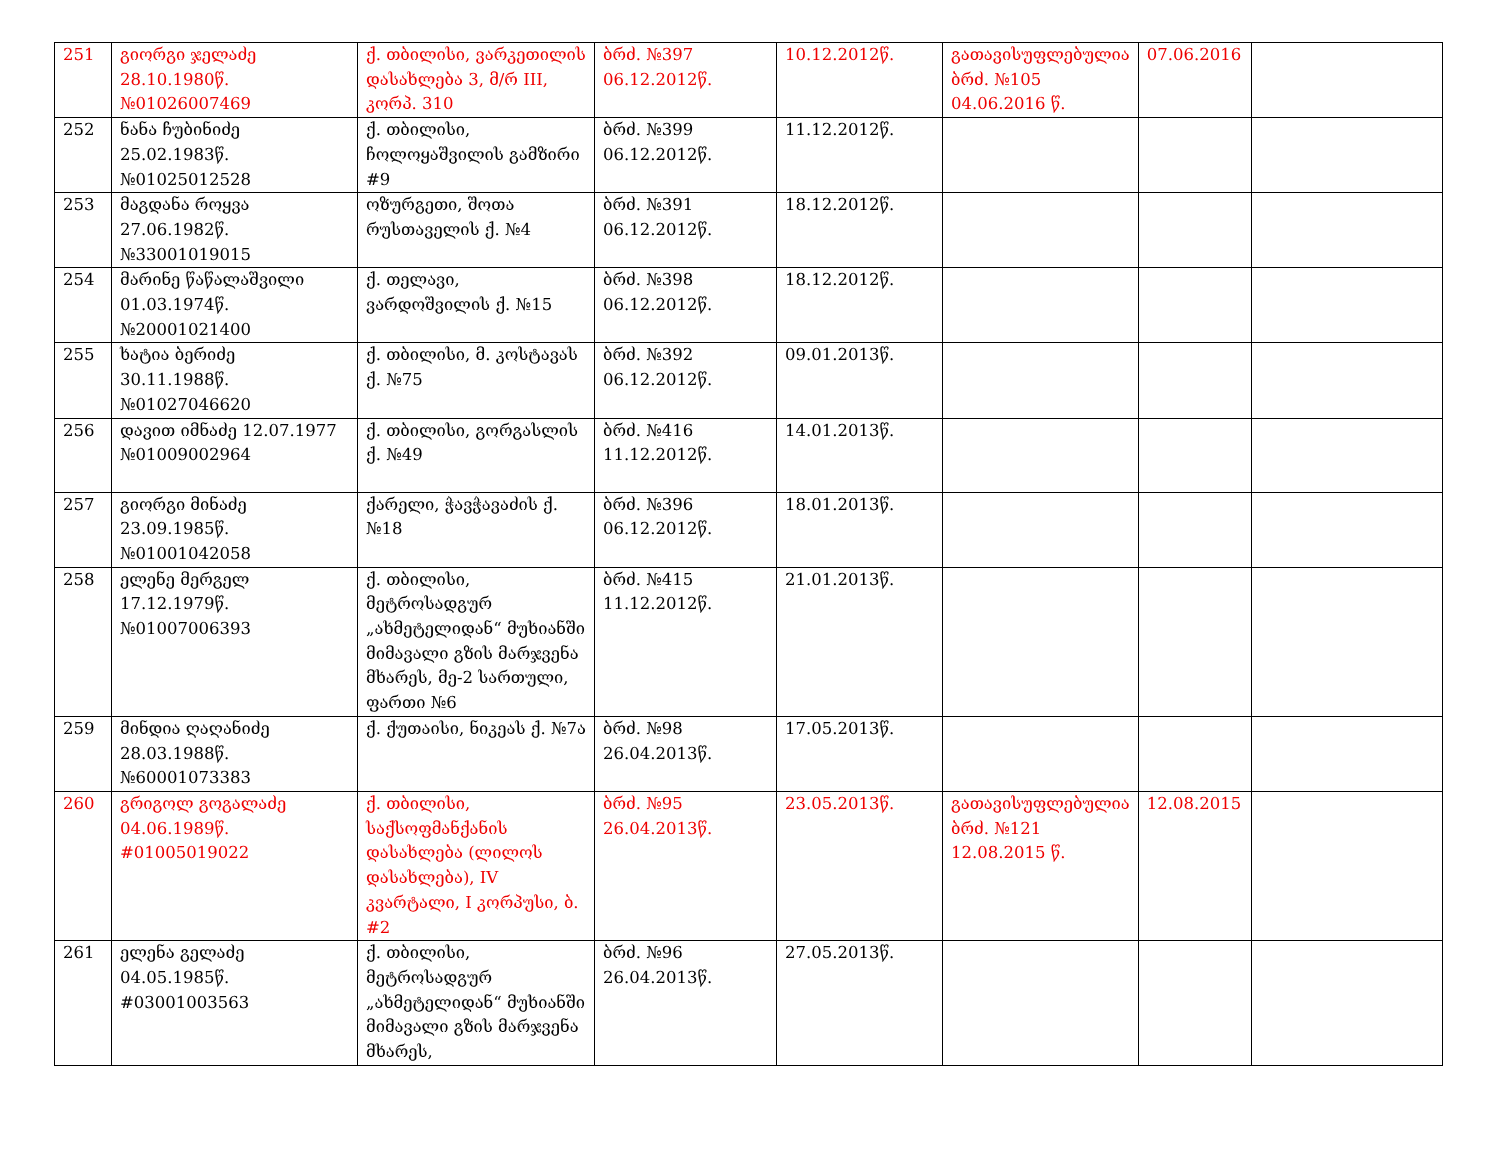| 251 | გიორგი ჯელაძე 28.10.1980წ. №01026007469 | ქ. თბილისი, ვარკეთილის დასახლება 3, მ/რ III, კორპ. 310 | ბრძ. №397 06.12.2012წ. | 10.12.2012წ. | გათავისუფლებულია ბრძ. №105 04.06.2016 წ. | 07.06.2016 | |
| 252 | ნანა ჩუბინიძე 25.02.1983წ. №01025012528 | ქ. თბილისი, ჩოლოყაშვილის გამზირი #9 | ბრძ. №399 06.12.2012წ. | 11.12.2012წ. | | | |
| 253 | მაგდანა როყვა 27.06.1982წ. №33001019015 | ოზურგეთი, შოთა რუსთაველის ქ. №4 | ბრძ. №391 06.12.2012წ. | 18.12.2012წ. | | | |
| 254 | მარინე წაწალაშვილი 01.03.1974წ. №20001021400 | ქ. თელავი, ვარდოშვილის ქ. №15 | ბრძ. №398 06.12.2012წ. | 18.12.2012წ. | | | |
| 255 | ხატია ბერიძე 30.11.1988წ. №01027046620 | ქ. თბილისი, მ. კოსტავას ქ. №75 | ბრძ. №392 06.12.2012წ. | 09.01.2013წ. | | | |
| 256 | დავით იმნაძე 12.07.1977 №01009002964 | ქ. თბილისი, გორგასლის ქ. №49 | ბრძ. №416 11.12.2012წ. | 14.01.2013წ. | | | |
| 257 | გიორგი მინაძე 23.09.1985წ. №01001042058 | ქარელი, ჭავჭავაძის ქ. №18 | ბრძ. №396 06.12.2012წ. | 18.01.2013წ. | | | |
| 258 | ელენე მერგელ 17.12.1979წ. №01007006393 | ქ. თბილისი, მეტროსადგურ „ახმეტელიდან“ მუხიანში მიმავალი გზის მარჯვენა მხარეს, მე-2 სართული, ფართი №6 | ბრძ. №415 11.12.2012წ. | 21.01.2013წ. | | | |
| 259 | მინდია ღაღანიძე 28.03.1988წ. №60001073383 | ქ. ქუთაისი, ნიკეას ქ. №7ა | ბრძ. №98 26.04.2013წ. | 17.05.2013წ. | | | |
| 260 | გრიგოლ გოგალაძე 04.06.1989წ. #01005019022 | ქ. თბილისი, საქსოფმანქანის დასახლება (ლილოს დასახლება), IV კვარტალი, I კორპუსი, ბ. #2 | ბრძ. №95 26.04.2013წ. | 23.05.2013წ. | გათავისუფლებულია ბრძ. №121 12.08.2015 წ. | 12.08.2015 | |
| 261 | ელენა გელაძე 04.05.1985წ. #03001003563 | ქ. თბილისი, მეტროსადგურ „ახმეტელიდან“ მუხიანში მიმავალი გზის მარჯვენა მხარეს, | ბრძ. №96 26.04.2013წ. | 27.05.2013წ. | | | |